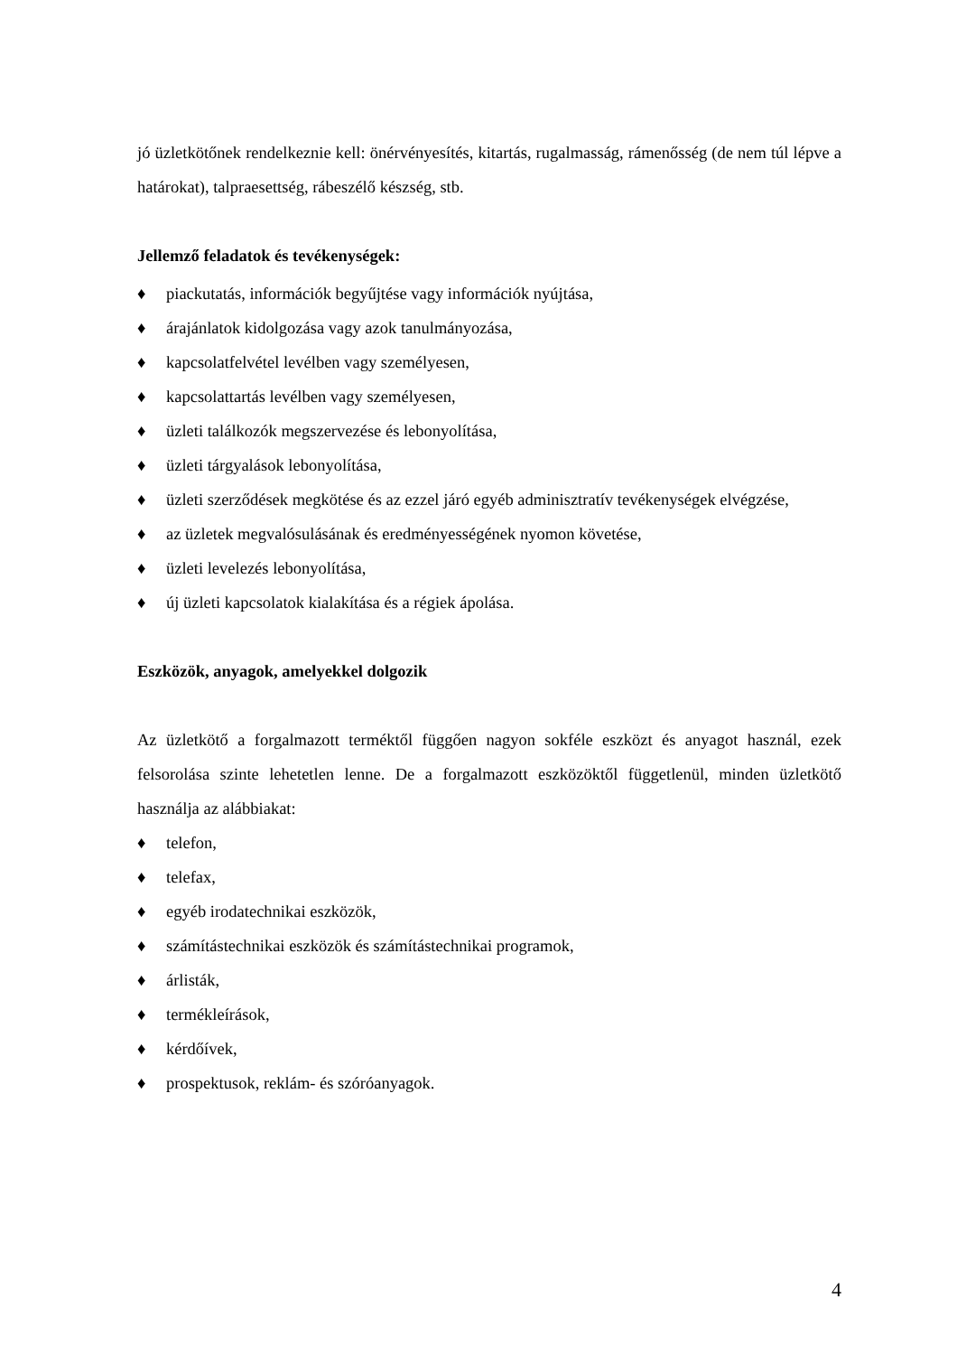jó üzletkötőnek rendelkeznie kell: önérvényesítés, kitartás, rugalmasság, rámenősség (de nem túl lépve a határokat), talpraesettség, rábeszélő készség, stb.
Jellemző feladatok és tevékenységek:
♦ piackutatás, információk begyűjtése vagy információk nyújtása,
♦ árajánlatok kidolgozása vagy azok tanulmányozása,
♦ kapcsolatfelvétel levélben vagy személyesen,
♦ kapcsolattartás levélben vagy személyesen,
♦ üzleti találkozók megszervezése és lebonyolítása,
♦ üzleti tárgyalások lebonyolítása,
♦ üzleti szerződések megkötése és az ezzel járó egyéb adminisztratív tevékenységek elvégzése,
♦ az üzletek megvalósulásának és eredményességének nyomon követése,
♦ üzleti levelezés lebonyolítása,
♦ új üzleti kapcsolatok kialakítása és a régiek ápolása.
Eszközök, anyagok, amelyekkel dolgozik
Az üzletkötő a forgalmazott terméktől függően nagyon sokféle eszközt és anyagot használ, ezek felsorolása szinte lehetetlen lenne. De a forgalmazott eszközöktől függetlenül, minden üzletkötő használja az alábbiakat:
♦ telefon,
♦ telefax,
♦ egyéb irodatechnikai eszközök,
♦ számítástechnikai eszközök és számítástechnikai programok,
♦ árlisták,
♦ termékleírások,
♦ kérdőívek,
♦ prospektusok, reklám- és szóróanyagok.
4